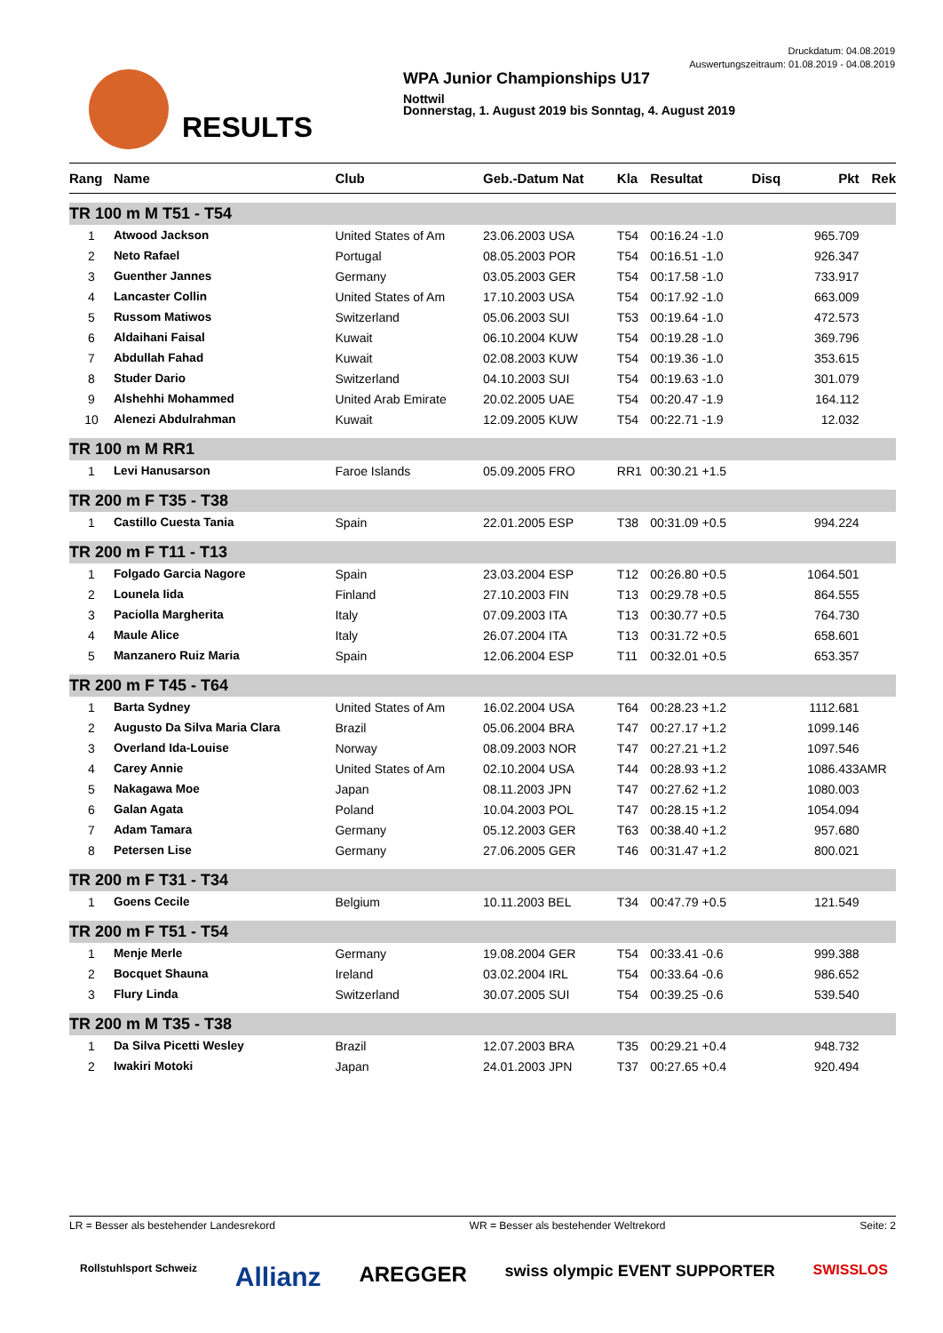Druckdatum: 04.08.2019
Auswertungszeitraum: 01.08.2019 - 04.08.2019
RESULTS
WPA Junior Championships U17
Nottwil
Donnerstag, 1. August 2019 bis Sonntag, 4. August 2019
| Rang | Name | Club | Geb.-Datum Nat | Kla | Resultat | Disq | Pkt | Rek |
| --- | --- | --- | --- | --- | --- | --- | --- | --- |
| TR 100 m M T51 - T54 | | | | | | | | |
| 1 | Atwood Jackson | United States of Am | 23.06.2003 USA | T54 | 00:16.24 -1.0 | | 965.709 | |
| 2 | Neto Rafael | Portugal | 08.05.2003 POR | T54 | 00:16.51 -1.0 | | 926.347 | |
| 3 | Guenther Jannes | Germany | 03.05.2003 GER | T54 | 00:17.58 -1.0 | | 733.917 | |
| 4 | Lancaster Collin | United States of Am | 17.10.2003 USA | T54 | 00:17.92 -1.0 | | 663.009 | |
| 5 | Russom Matiwos | Switzerland | 05.06.2003 SUI | T53 | 00:19.64 -1.0 | | 472.573 | |
| 6 | Aldaihani Faisal | Kuwait | 06.10.2004 KUW | T54 | 00:19.28 -1.0 | | 369.796 | |
| 7 | Abdullah Fahad | Kuwait | 02.08.2003 KUW | T54 | 00:19.36 -1.0 | | 353.615 | |
| 8 | Studer Dario | Switzerland | 04.10.2003 SUI | T54 | 00:19.63 -1.0 | | 301.079 | |
| 9 | Alshehhi Mohammed | United Arab Emirate | 20.02.2005 UAE | T54 | 00:20.47 -1.9 | | 164.112 | |
| 10 | Alenezi Abdulrahman | Kuwait | 12.09.2005 KUW | T54 | 00:22.71 -1.9 | | 12.032 | |
| TR 100 m M RR1 | | | | | | | | |
| 1 | Levi Hanusarson | Faroe Islands | 05.09.2005 FRO | RR1 | 00:30.21 +1.5 | | | |
| TR 200 m F T35 - T38 | | | | | | | | |
| 1 | Castillo Cuesta Tania | Spain | 22.01.2005 ESP | T38 | 00:31.09 +0.5 | | 994.224 | |
| TR 200 m F T11 - T13 | | | | | | | | |
| 1 | Folgado Garcia Nagore | Spain | 23.03.2004 ESP | T12 | 00:26.80 +0.5 | | 1064.501 | |
| 2 | Lounela Iida | Finland | 27.10.2003 FIN | T13 | 00:29.78 +0.5 | | 864.555 | |
| 3 | Paciolla Margherita | Italy | 07.09.2003 ITA | T13 | 00:30.77 +0.5 | | 764.730 | |
| 4 | Maule Alice | Italy | 26.07.2004 ITA | T13 | 00:31.72 +0.5 | | 658.601 | |
| 5 | Manzanero Ruiz Maria | Spain | 12.06.2004 ESP | T11 | 00:32.01 +0.5 | | 653.357 | |
| TR 200 m F T45 - T64 | | | | | | | | |
| 1 | Barta Sydney | United States of Am | 16.02.2004 USA | T64 | 00:28.23 +1.2 | | 1112.681 | |
| 2 | Augusto Da Silva Maria Clara | Brazil | 05.06.2004 BRA | T47 | 00:27.17 +1.2 | | 1099.146 | |
| 3 | Overland Ida-Louise | Norway | 08.09.2003 NOR | T47 | 00:27.21 +1.2 | | 1097.546 | |
| 4 | Carey Annie | United States of Am | 02.10.2004 USA | T44 | 00:28.93 +1.2 | | 1086.433 | AMR |
| 5 | Nakagawa Moe | Japan | 08.11.2003 JPN | T47 | 00:27.62 +1.2 | | 1080.003 | |
| 6 | Galan Agata | Poland | 10.04.2003 POL | T47 | 00:28.15 +1.2 | | 1054.094 | |
| 7 | Adam Tamara | Germany | 05.12.2003 GER | T63 | 00:38.40 +1.2 | | 957.680 | |
| 8 | Petersen Lise | Germany | 27.06.2005 GER | T46 | 00:31.47 +1.2 | | 800.021 | |
| TR 200 m F T31 - T34 | | | | | | | | |
| 1 | Goens Cecile | Belgium | 10.11.2003 BEL | T34 | 00:47.79 +0.5 | | 121.549 | |
| TR 200 m F T51 - T54 | | | | | | | | |
| 1 | Menje Merle | Germany | 19.08.2004 GER | T54 | 00:33.41 -0.6 | | 999.388 | |
| 2 | Bocquet Shauna | Ireland | 03.02.2004 IRL | T54 | 00:33.64 -0.6 | | 986.652 | |
| 3 | Flury Linda | Switzerland | 30.07.2005 SUI | T54 | 00:39.25 -0.6 | | 539.540 | |
| TR 200 m M T35 - T38 | | | | | | | | |
| 1 | Da Silva Picetti Wesley | Brazil | 12.07.2003 BRA | T35 | 00:29.21 +0.4 | | 948.732 | |
| 2 | Iwakiri Motoki | Japan | 24.01.2003 JPN | T37 | 00:27.65 +0.4 | | 920.494 | |
LR = Besser als bestehender Landesrekord WR = Besser als bestehender Weltrekord Seite: 2
Rollstuhlsport Schweiz Allianz AREGGER swiss olympic EVENT SUPPORTER SWISSLOS